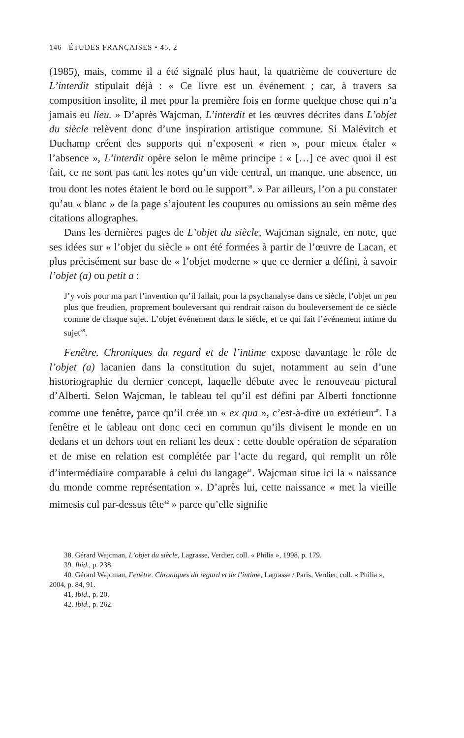146 ÉTUDES FRANÇAISES • 45, 2
(1985), mais, comme il a été signalé plus haut, la quatrième de couverture de L’interdit stipulait déjà : « Ce livre est un événement ; car, à travers sa composition insolite, il met pour la première fois en forme quelque chose qui n’a jamais eu lieu. » D’après Wajcman, L’interdit et les œuvres décrites dans L’objet du siècle relèvent donc d’une inspiration artistique commune. Si Malévitch et Duchamp créent des supports qui n’exposent « rien », pour mieux étaler « l’absence », L’interdit opère selon le même principe : « […] ce avec quoi il est fait, ce ne sont pas tant les notes qu’un vide central, un manque, une absence, un trou dont les notes étaient le bord ou le support<sup>38</sup>. » Par ailleurs, l’on a pu constater qu’au « blanc » de la page s’ajoutent les coupures ou omissions au sein même des citations allographes.
Dans les dernières pages de L’objet du siècle, Wajcman signale, en note, que ses idées sur « l’objet du siècle » ont été formées à partir de l’œuvre de Lacan, et plus précisément sur base de « l’objet moderne » que ce dernier a défini, à savoir l’objet (a) ou petit a :
J’y vois pour ma part l’invention qu’il fallait, pour la psychanalyse dans ce siècle, l’objet un peu plus que freudien, proprement bouleversant qui rendrait raison du bouleversement de ce siècle comme de chaque sujet. L’objet événement dans le siècle, et ce qui fait l’événement intime du sujet<sup>39</sup>.
Fenêtre. Chroniques du regard et de l’intime expose davantage le rôle de l’objet (a) lacanien dans la constitution du sujet, notamment au sein d’une historiographie du dernier concept, laquelle débute avec le renouveau pictural d’Alberti. Selon Wajcman, le tableau tel qu’il est défini par Alberti fonctionne comme une fenêtre, parce qu’il crée un « ex qua », c’est-à-dire un extérieur<sup>40</sup>. La fenêtre et le tableau ont donc ceci en commun qu’ils divisent le monde en un dedans et un dehors tout en reliant les deux : cette double opération de séparation et de mise en relation est complétée par l’acte du regard, qui remplit un rôle d’intermédiaire comparable à celui du langage<sup>41</sup>. Wajcman situe ici la « naissance du monde comme représentation ». D’après lui, cette naissance « met la vieille mimesis cul par-dessus tête<sup>42</sup> » parce qu’elle signifie
38. Gérard Wajcman, L’objet du siècle, Lagrasse, Verdier, coll. « Philia », 1998, p. 179.
39. Ibid., p. 238.
40. Gérard Wajcman, Fenêtre. Chroniques du regard et de l’intime, Lagrasse / Paris, Verdier, coll. « Philia », 2004, p. 84, 91.
41. Ibid., p. 20.
42. Ibid., p. 262.